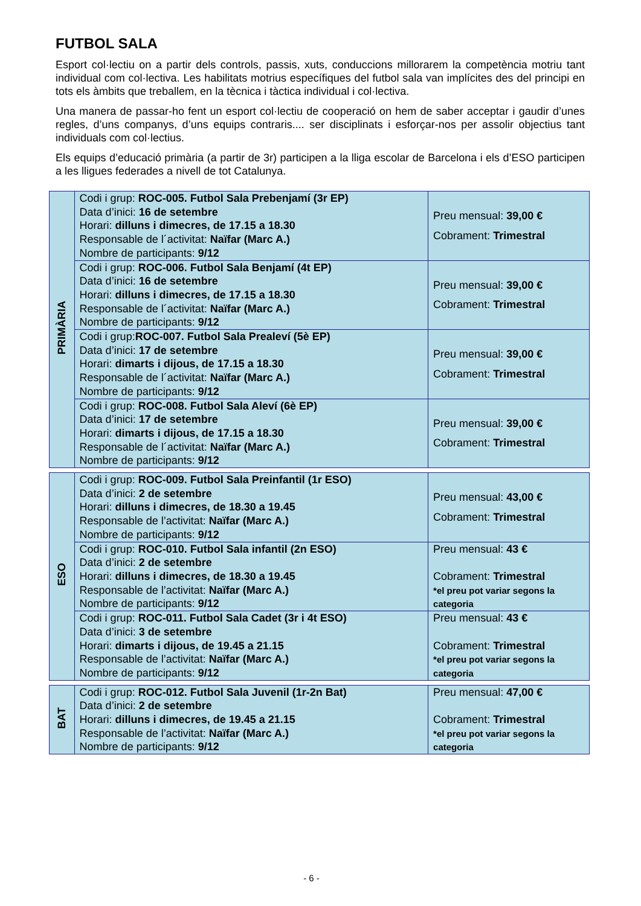FUTBOL SALA
Esport col·lectiu on a partir dels controls, passis, xuts, conduccions millorarem la competència motriu tant individual com col·lectiva. Les habilitats motrius específiques del futbol sala van implícites des del principi en tots els àmbits que treballem, en la tècnica i tàctica individual i col·lectiva.
Una manera de passar-ho fent un esport col·lectiu de cooperació on hem de saber acceptar i gaudir d’unes regles, d’uns companys, d’uns equips contraris.... ser disciplinats i esforçar-nos per assolir objectius tant individuals com col·lectius.
Els equips d’educació primària (a partir de 3r) participen a la lliga escolar de Barcelona i els d’ESO participen a les lligues federades a nivell de tot Catalunya.
| PRIMÀRIA | Codi i grup: ROC-005. Futbol Sala Prebenjamí (3r EP) Data d’inici: 16 de setembre Horari: dilluns i dimecres, de 17.15 a 18.30 Responsable de l´activitat: Naïfar (Marc A.) Nombre de participants: 9/12 | Preu mensual: 39,00 € Cobrament: Trimestral |
| | Codi i grup: ROC-006. Futbol Sala Benjamí (4t EP) Data d’inici: 16 de setembre Horari: dilluns i dimecres, de 17.15 a 18.30 Responsable de l´activitat: Naïfar (Marc A.) Nombre de participants: 9/12 | Preu mensual: 39,00 € Cobrament: Trimestral |
| | Codi i grup: ROC-007. Futbol Sala Prealeví (5è EP) Data d’inici: 17 de setembre Horari: dimarts i dijous, de 17.15 a 18.30 Responsable de l´activitat: Naïfar (Marc A.) Nombre de participants: 9/12 | Preu mensual: 39,00 € Cobrament: Trimestral |
| | Codi i grup: ROC-008. Futbol Sala Aleví (6è EP) Data d’inici: 17 de setembre Horari: dimarts i dijous, de 17.15 a 18.30 Responsable de l´activitat: Naïfar (Marc A.) Nombre de participants: 9/12 | Preu mensual: 39,00 € Cobrament: Trimestral |
| ESO | Codi i grup: ROC-009. Futbol Sala Preinfantil (1r ESO) Data d’inici: 2 de setembre Horari: dilluns i dimecres, de 18.30 a 19.45 Responsable de l’activitat: Naïfar (Marc A.) Nombre de participants: 9/12 | Preu mensual: 43,00 € Cobrament: Trimestral |
| | Codi i grup: ROC-010. Futbol Sala infantil (2n ESO) Data d’inici: 2 de setembre Horari: dilluns i dimecres, de 18.30 a 19.45 Responsable de l’activitat: Naïfar (Marc A.) Nombre de participants: 9/12 | Preu mensual: 43 € Cobrament: Trimestral *el preu pot variar segons la categoria |
| | Codi i grup: ROC-011. Futbol Sala Cadet (3r i 4t ESO) Data d’inici: 3 de setembre Horari: dimarts i dijous, de 19.45 a 21.15 Responsable de l’activitat: Naïfar (Marc A.) Nombre de participants: 9/12 | Preu mensual: 43 € Cobrament: Trimestral *el preu pot variar segons la categoria |
| BAT | Codi i grup: ROC-012. Futbol Sala Juvenil (1r-2n Bat) Data d’inici: 2 de setembre Horari: dilluns i dimecres, de 19.45 a 21.15 Responsable de l’activitat: Naïfar (Marc A.) Nombre de participants: 9/12 | Preu mensual: 47,00 € Cobrament: Trimestral *el preu pot variar segons la categoria |
- 6 -